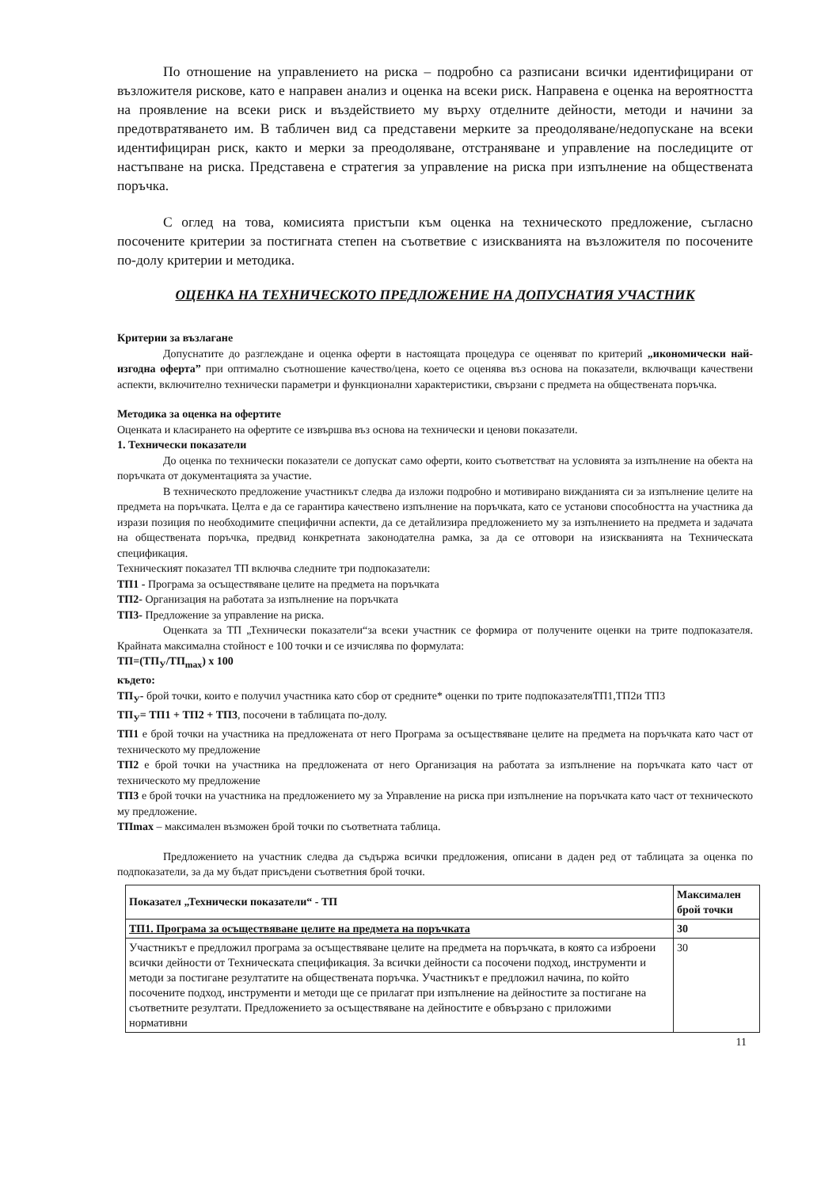По отношение на управлението на риска – подробно са разписани всички идентифицирани от възложителя рискове, като е направен анализ и оценка на всеки риск. Направена е оценка на вероятността на проявление на всеки риск и въздействието му върху отделните дейности, методи и начини за предотвратяването им. В табличен вид са представени мерките за преодоляване/недопускане на всеки идентифициран риск, както и мерки за преодоляване, отстраняване и управление на последиците от настъпване на риска. Представена е стратегия за управление на риска при изпълнение на обществената поръчка.
С оглед на това, комисията пристъпи към оценка на техническото предложение, съгласно посочените критерии за постигната степен на съответвие с изискванията на възложителя по посочените по-долу критерии и методика.
ОЦЕНКА НА ТЕХНИЧЕСКОТО ПРЕДЛОЖЕНИЕ НА ДОПУСНАТИЯ УЧАСТНИК
Критерии за възлагане
Допуснатите до разглеждане и оценка оферти в настоящата процедура се оценяват по критерий „икономически най-изгодна оферта” при оптимално съотношение качество/цена, което се оценява въз основа на показатели, включващи качествени аспекти, включително технически параметри и функционални характеристики, свързани с предмета на обществената поръчка.
Методика за оценка на офертите
Оценката и класирането на офертите се извършва въз основа на технически и ценови показатели.
1. Технически показатели
До оценка по технически показатели се допускат само оферти, които съответстват на условията за изпълнение на обекта на поръчката от документацията за участие.
В техническото предложение участникът следва да изложи подробно и мотивирано вижданията си за изпълнение целите на предмета на поръчката. Целта е да се гарантира качествено изпълнение на поръчката, като се установи способността на участника да изрази позиция по необходимите специфични аспекти, да се детайлизира предложението му за изпълнението на предмета и задачата на обществената поръчка, предвид конкретната законодателна рамка, за да се отговори на изискванията на Техническата спецификация.
Техническият показател ТП включва следните три подпоказатели:
ТП1 - Програма за осъществяване целите на предмета на поръчката
ТП2- Организация на работата за изпълнение на поръчката
ТП3- Предложение за управление на риска.
Оценката за ТП „Технически показатели“за всеки участник се формира от получените оценки на трите подпоказателя. Крайната максимална стойност е 100 точки и се изчислява по формулата:
ТП=(ТП<sub>У</sub>/ТП<sub>max</sub>) х 100
където:
ТП<sub>У</sub>- брой точки, които е получил участника като сбор от средните* оценки по трите подпоказателяТП1,ТП2и ТП3
ТП<sub>У</sub>= ТП1 + ТП2 + ТП3, посочени в таблицата по-долу.
ТП1 е брой точки на участника на предложената от него Програма за осъществяване целите на предмета на поръчката като част от техническото му предложение
ТП2 е брой точки на участника на предложената от него Организация на работата за изпълнение на поръчката като част от техническото му предложение
ТП3 е брой точки на участника на предложението му за Управление на риска при изпълнение на поръчката като част от техническото му предложение.
ТПmax – максимален възможен брой точки по съответната таблица.
Предложението на участник следва да съдържа всички предложения, описани в даден ред от таблицата за оценка по подпоказатели, за да му бъдат присъдени съответния брой точки.
| Показател „Технически показатели“ - ТП | Максимален брой точки |
| ТП1. Програма за осъществяване целите на предмета на поръчката | 30 |
| Участникът е предложил програма за осъществяване целите на предмета на поръчката, в която са изброени всички дейности от Техническата спецификация. За всички дейности са посочени подход, инструменти и методи за постигане резултатите на обществената поръчка. Участникът е предложил начина, по който посочените подход, инструменти и методи ще се прилагат при изпълнение на дейностите за постигане на съответните резултати. Предложението за осъществяване на дейностите е обвързано с приложими нормативни | 30 |
11